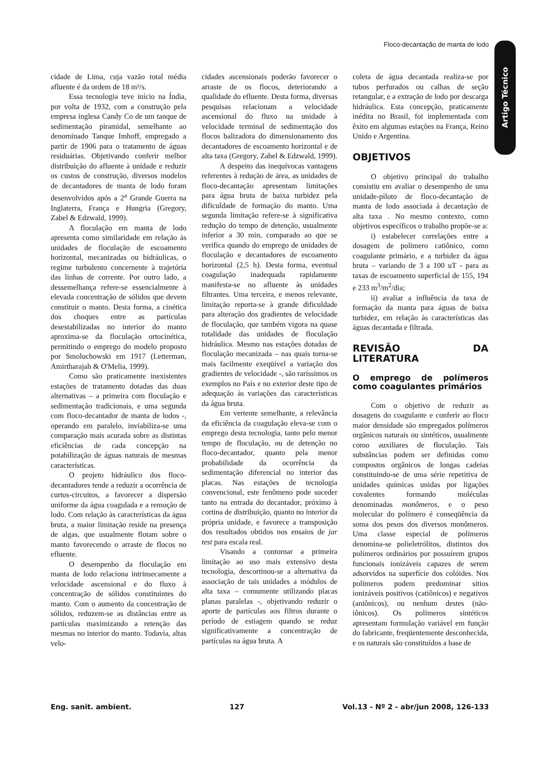Floco-decantação de manta de lodo
Artigo Técnico
cidade de Lima, cuja vazão total média afluente é da ordem de 18 m³/s.
Essa tecnologia teve início na Índia, por volta de 1932, com a construção pela empresa inglesa Candy Co de um tanque de sedimentação piramidal, semelhante ao denominado Tanque Imhoff, empregado a partir de 1906 para o tratamento de águas residuárias. Objetivando conferir melhor distribuição do afluente à unidade e reduzir os custos de construção, diversos modelos de decantadores de manta de lodo foram desenvolvidos após a 2<sup>a</sup> Grande Guerra na Inglaterra, França e Hungria (Gregory, Zabel & Edzwald, 1999).
A floculação em manta de lodo apresenta como similaridade em relação às unidades de floculação de escoamento horizontal, mecanizadas ou hidráulicas, o regime turbulento concernente à trajetória das linhas de corrente. Por outro lado, a dessemelhança refere-se essencialmente à elevada concentração de sólidos que devem constituir o manto. Desta forma, a cinética dos choques entre as partículas desestabilizadas no interior do manto aproxima-se da floculação ortocinética, permitindo o emprego do modelo proposto por Smoluchowski em 1917 (Letterman, Amirtharajah & O'Melia, 1999).
Como são praticamente inexistentes estações de tratamento dotadas das duas alternativas – a primeira com floculação e sedimentação tradicionais, e uma segunda com floco-decantador de manta de lodos -, operando em paralelo, inviabiliza-se uma comparação mais acurada sobre as distintas eficiências de cada concepção na potabilização de águas naturais de mesmas características.
O projeto hidráulico dos floco-decantadores tende a reduzir a ocorrência de curtos-circuitos, a favorecer a dispersão uniforme da água coagulada e a remoção de lodo. Com relação às características da água bruta, a maior limitação reside na presença de algas, que usualmente flotam sobre o manto favorecendo o arraste de flocos no efluente.
O desempenho da floculação em manta de lodo relaciona intrinsecamente a velocidade ascensional e do fluxo à concentração de sólidos constituintes do manto. Com o aumento da concentração de sólidos, reduzem-se as distâncias entre as partículas maximizando a retenção das mesmas no interior do manto. Todavia, altas velo-
cidades ascensionais poderão favorecer o arraste de os flocos, deteriorando a qualidade do efluente. Desta forma, diversas pesquisas relacionam a velocidade ascensional do fluxo na unidade à velocidade terminal de sedimentação dos flocos balizadora do dimensionamento dos decantadores de escoamento horizontal e de alta taxa (Gregory, Zabel & Edzwald, 1999).
A despeito das inequívocas vantagens referentes à redução de área, as unidades de floco-decantação apresentam limitações para água bruta de baixa turbidez pela dificuldade de formação do manto. Uma segunda limitação refere-se à significativa redução do tempo de detenção, usualmente inferior a 30 min, comparado ao que se verifica quando do emprego de unidades de floculação e decantadores de escoamento horizontal (2,5 h). Desta forma, eventual coagulação inadequada rapidamente manifesta-se no afluente às unidades filtrantes. Uma terceira, e menos relevante, limitação reporta-se à grande dificuldade para alteração dos gradientes de velocidade de floculação, que também vigora na quase totalidade das unidades de floculação hidráulica. Mesmo nas estações dotadas de floculação mecanizada – nas quais torna-se mais facilmente exeqüível a variação dos gradientes de velocidade -, são raríssimos os exemplos no País e no exterior deste tipo de adequação às variações das características da água bruta.
Em vertente semelhante, a relevância da eficiência da coagulação eleva-se com o emprego desta tecnologia, tanto pelo menor tempo de floculação, ou de detenção no floco-decantador, quanto pela menor probabilidade da ocorrência da sedimentação diferencial no interior das placas. Nas estações de tecnologia convencional, este fenômeno pode suceder tanto na entrada do decantador, próximo à cortina de distribuição, quanto no interior da própria unidade, e favorece a transposição dos resultados obtidos nos ensaios de jar test para escala real.
Visando a contornar a primeira limitação ao uso mais extensivo desta tecnologia, descortinou-se a alternativa da associação de tais unidades a módulos de alta taxa – comumente utilizando placas planas paralelas -, objetivando reduzir o aporte de partículas aos filtros durante o período de estiagem quando se reduz significativamente a concentração de partículas na água bruta. A
coleta de água decantada realiza-se por tubos perfurados ou calhas de seção retangular, e a extração de lodo por descarga hidráulica. Esta concepção, praticamente inédita no Brasil, foi implementada com êxito em algumas estações na França, Reino Unido e Argentina.
OBJETIVOS
O objetivo principal do trabalho consistiu em avaliar o desempenho de uma unidade-piloto de floco-decantação de manta de lodo associada à decantação de alta taxa . No mesmo contexto, como objetivos específicos o trabalho propõe-se a:
i) estabelecer correlações entre a dosagem de polímero catiônico, como coagulante primário, e a turbidez da água bruta – variando de 3 a 100 uT - para as taxas de escoamento superficial de 155, 194 e 233 m<sup>3</sup>/m<sup>2</sup>/dia;
ii) avaliar a influência da taxa de formação da manta para águas de baixa turbidez, em relação às características das águas decantada e filtrada.
REVISÃO DA LITERATURA
O emprego de polímeros como coagulantes primários
Com o objetivo de reduzir as dosagens do coagulante e conferir ao floco maior densidade são empregados polímeros orgânicos naturais ou sintéticos, usualmente como auxiliares de floculação. Tais substâncias podem ser definidas como compostos orgânicos de longas cadeias constituindo-se de uma série repetitiva de unidades químicas unidas por ligações covalentes formando moléculas denominadas monômeros, e o peso molecular do polímero é conseqüência da soma dos pesos dos diversos monômeros. Uma classe especial de polímeros denomina-se polieletrólitos, distintos dos polímeros ordinários por possuírem grupos funcionais ionizáveis capazes de serem adsorvidos na superfície dos colóides. Nos polímeros podem predominar sítios ionizáveis positivos (catiônicos) e negativos (aniônicos), ou nenhum destes (não-iônicos). Os polímeros sintéticos apresentam formulação variável em função do fabricante, freqüentemente desconhecida, e os naturais são constituídos a base de
Eng. sanit. ambient. 127 Vol.13 - Nº 2 - abr/jun 2008, 126-133